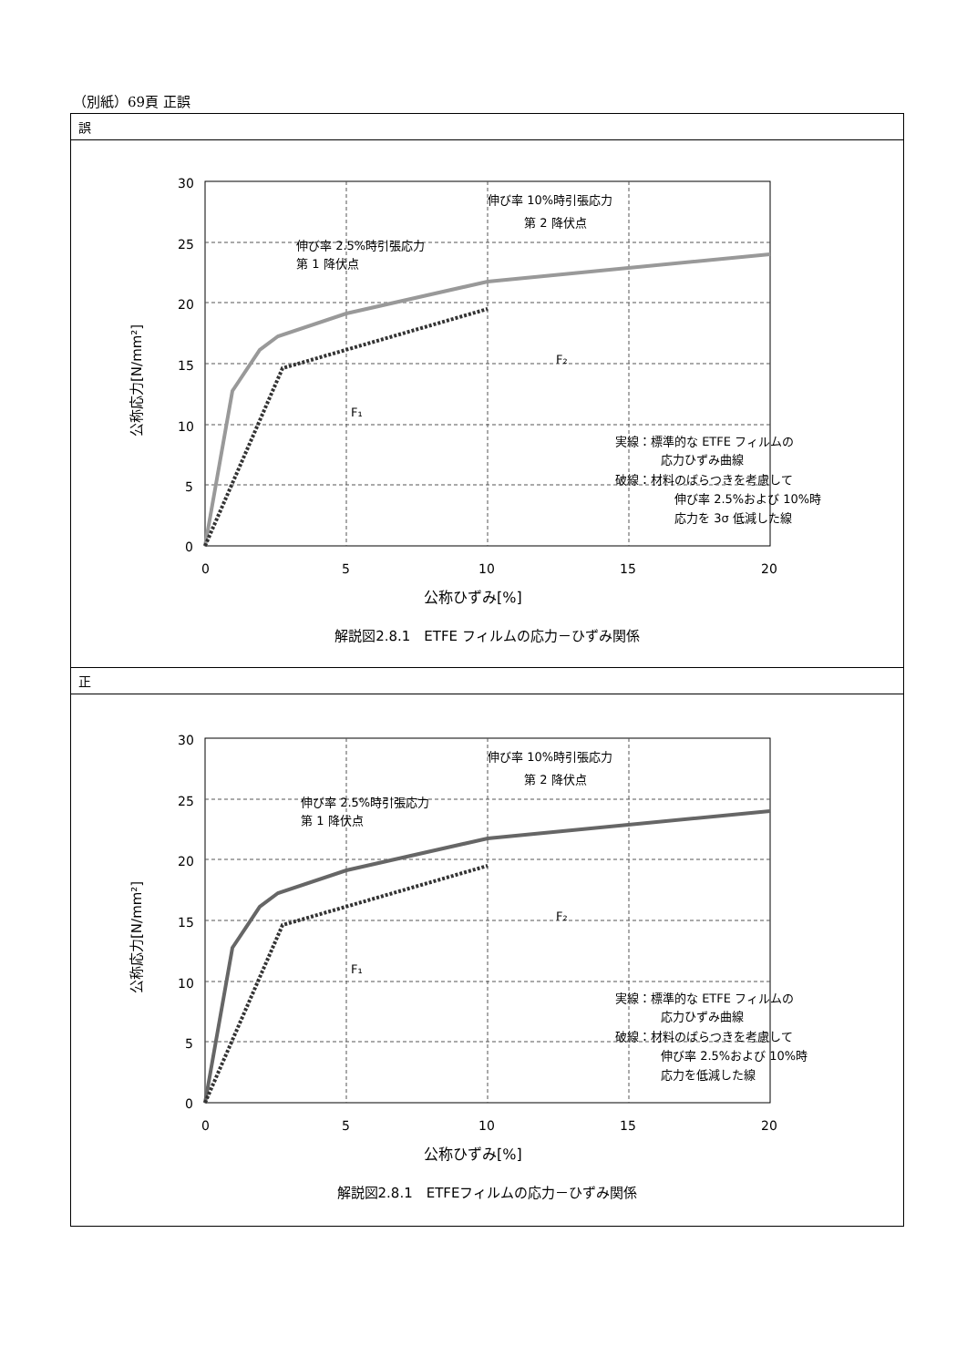（別紙）69頁 正誤
| 誤 |
| 30 25 20 15 10 5 0 0 5 10 15 20 公称ひずみ[%] 公称応力[N/mm²] 伸び率 2.5%時引張応力 第 1 降伏点 伸び率 10%時引張応力 第 2 降伏点 F₁ F₂ 実線：標準的な ETFE フィルムの 応力ひずみ曲線 破線：材料のばらつきを考慮して 伸び率 2.5%および 10%時 応力を 3σ 低減した線 解説図2.8.1 ETFE フィルムの応力－ひずみ関係 |
| 正 |
| 30 25 20 15 10 5 0 0 5 10 15 20 公称ひずみ[%] 公称応力[N/mm²] 伸び率 2.5%時引張応力 第 1 降伏点 伸び率 10%時引張応力 第 2 降伏点 F₁ F₂ 実線：標準的な ETFE フィルムの 応力ひずみ曲線 破線：材料のばらつきを考慮して 伸び率 2.5%および 10%時 応力を低減した線 解説図2.8.1 ETFEフィルムの応力－ひずみ関係 |